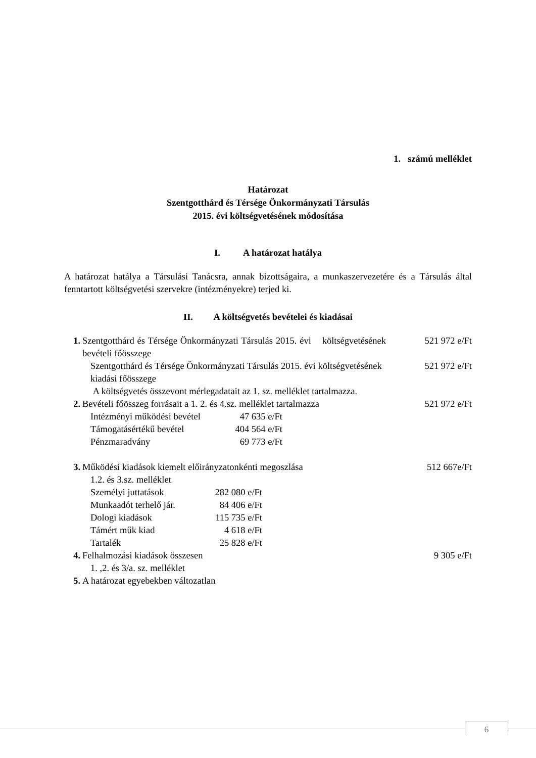1. számú melléklet
Határozat
Szentgotthárd és Térsége Önkormányzati Társulás
2015. évi költségvetésének módosítása
I. A határozat hatálya
A határozat hatálya a Társulási Tanácsra, annak bizottságaira, a munkaszervezetére és a Társulás által fenntartott költségvetési szervekre (intézményekre) terjed ki.
II. A költségvetés bevételei és kiadásai
| 1. | Szentgotthárd és Térsége Önkormányzati Társulás 2015. évi költségvetésének bevételi főösszege | 521 972 e/Ft |
| | Szentgotthárd és Térsége Önkormányzati Társulás 2015. évi költségvetésének kiadási főösszege | 521 972 e/Ft |
| | A költségvetés összevont mérlegadatait az 1. sz. melléklet tartalmazza. | |
| 2. | Bevételi főösszeg forrásait a 1. 2. és 4.sz. melléklet tartalmazza | 521 972 e/Ft |
| | / Intézményi működési bevétel / 47 635 e/Ft / / Támogatásértékű bevétel / 404 564 e/Ft / / Pénzmaradvány / 69 773 e/Ft / | |
| 3. | Működési kiadások kiemelt előirányzatonkénti megoszlása 1.2. és 3.sz. melléklet | 512 667e/Ft |
| | / Személyi juttatások / 282 080 e/Ft / / Munkaadót terhelő jár. / 84 406 e/Ft / / Dologi kiadások / 115 735 e/Ft / / Támért műk kiad / 4 618 e/Ft / / Tartalék / 25 828 e/Ft / | |
| 4. | Felhalmozási kiadások összesen 1. ,2. és 3/a. sz. melléklet | 9 305 e/Ft |
| 5. | A határozat egyebekben változatlan | |
6